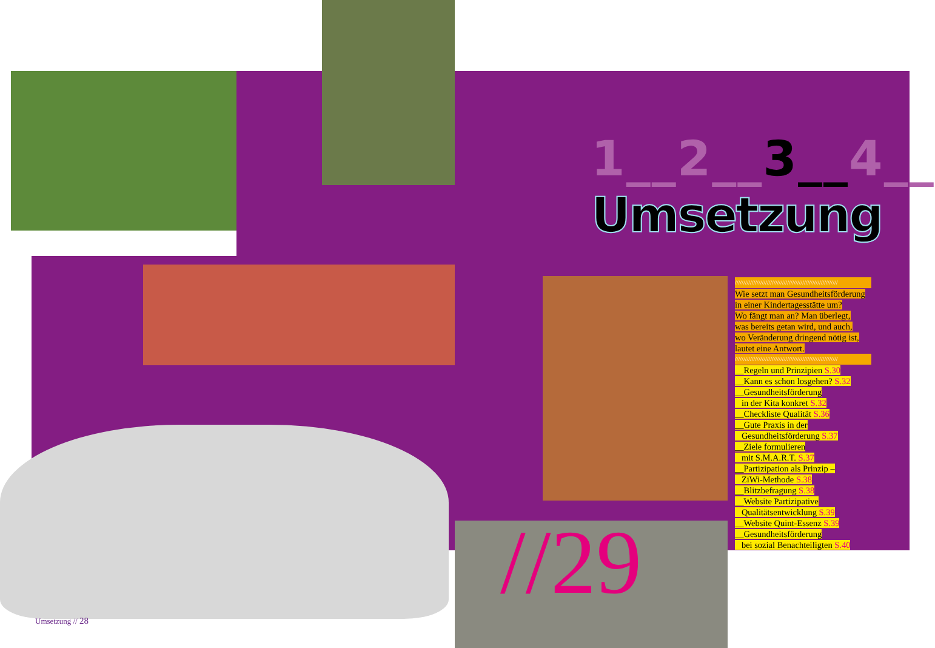1__2__3__4__
Umsetzung
/////////////////////////////////////////////////////////////
Wie setzt man Gesundheitsförderung
in einer Kindertagesstätte um?
Wo fängt man an? Man überlegt,
was bereits getan wird, und auch,
wo Veränderung dringend nötig ist,
lautet eine Antwort.
/////////////////////////////////////////////////////////////
__Regeln und Prinzipien S.30
__Kann es schon losgehen? S.32
__Gesundheitsförderung
in der Kita konkret S.32
__Checkliste Qualität S.36
__Gute Praxis in der
Gesundheitsförderung S.37
__Ziele formulieren
mit S.M.A.R.T. S.37
__Partizipation als Prinzip –
ZiWi-Methode S.38
__Blitzbefragung S.38
__Website Partizipative
Qualitätsentwicklung S.39
__Website Quint-Essenz S.39
__Gesundheitsförderung
bei sozial Benachteiligten S.40
//29
Umsetzung // 28